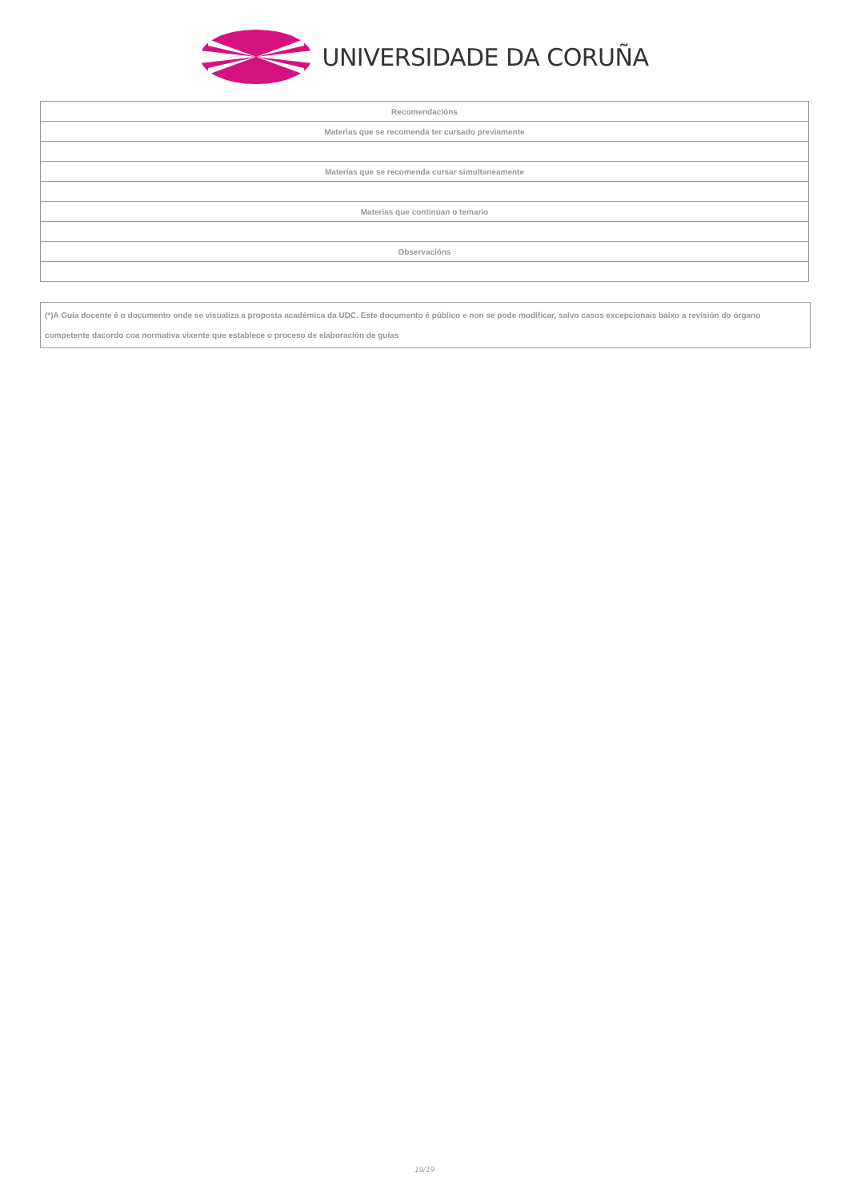UNIVERSIDADE DA CORUÑA
| Recomendacións |
| Materias que se recomenda ter cursado previamente |
| Materias que se recomenda cursar simultaneamente |
| Materias que continúan o temario |
| Observacións |
(*)A Guía docente é o documento onde se visualiza a proposta académica da UDC. Este documento é público e non se pode modificar, salvo casos excepcionais baixo a revisión do órgano competente dacordo coa normativa vixente que establece o proceso de elaboración de guías
19/19